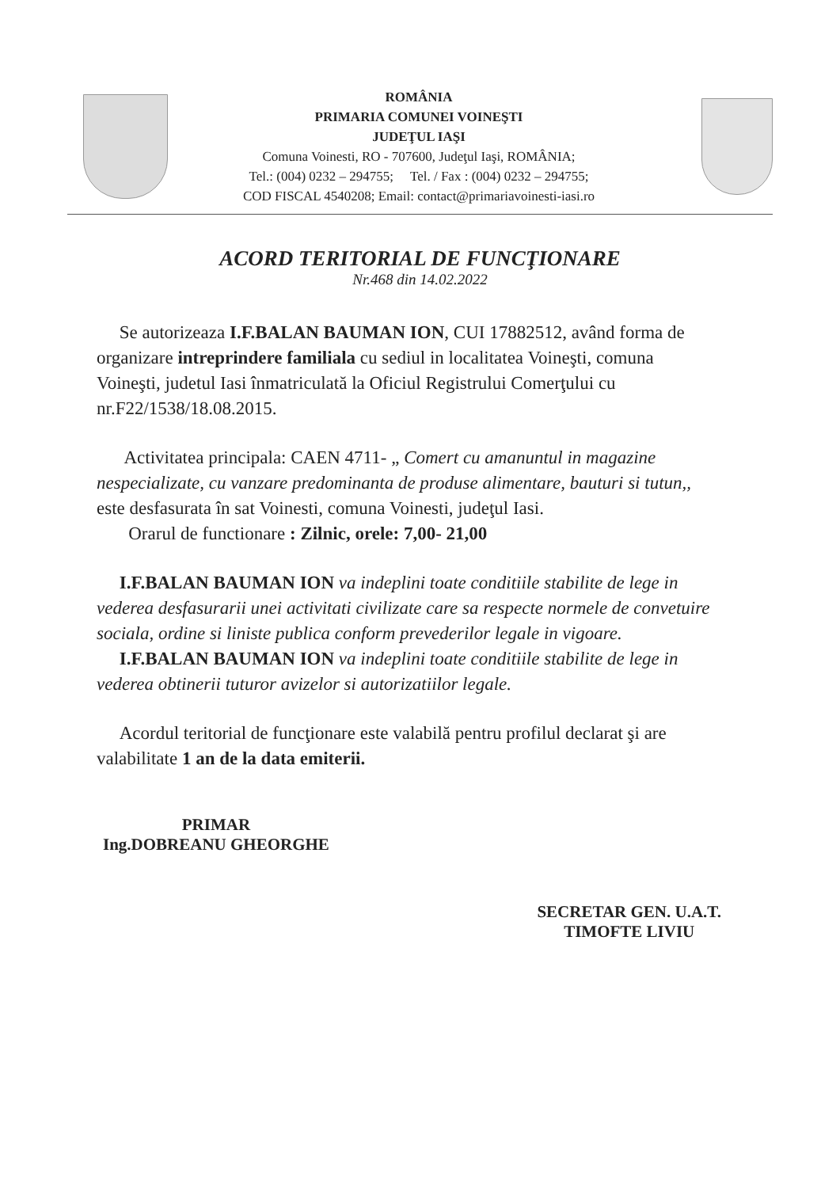ROMÂNIA
PRIMARIA COMUNEI VOINEŞTI
JUDEŢUL IAŞI
Comuna Voinesti, RO - 707600, Judeţul Iaşi, ROMÂNIA;
Tel.: (004) 0232 – 294755; Tel. / Fax : (004) 0232 – 294755;
COD FISCAL 4540208; Email: contact@primariavoinesti-iasi.ro
ACORD TERITORIAL DE FUNCŢIONARE
Nr.468 din 14.02.2022
Se autorizeaza I.F.BALAN BAUMAN ION, CUI 17882512, având forma de organizare intreprindere familiala cu sediul in localitatea Voineşti, comuna Voineşti, judetul Iasi înmatriculată la Oficiul Registrului Comerţului cu nr.F22/1538/18.08.2015.
Activitatea principala: CAEN 4711- „ Comert cu amanuntul in magazine nespecializate, cu vanzare predominanta de produse alimentare, bauturi si tutun,, este desfasurata în sat Voinesti, comuna Voinesti, judeţul Iasi.
Orarul de functionare : Zilnic, orele: 7,00- 21,00
I.F.BALAN BAUMAN ION va indeplini toate conditiile stabilite de lege in vederea desfasurarii unei activitati civilizate care sa respecte normele de convetuire sociala, ordine si liniste publica conform prevederilor legale in vigoare.
I.F.BALAN BAUMAN ION va indeplini toate conditiile stabilite de lege in vederea obtinerii tuturor avizelor si autorizatiilor legale.
Acordul teritorial de funcţionare este valabilă pentru profilul declarat şi are valabilitate 1 an de la data emiterii.
PRIMAR
Ing.DOBREANU GHEORGHE
SECRETAR GEN. U.A.T.
TIMOFTE LIVIU